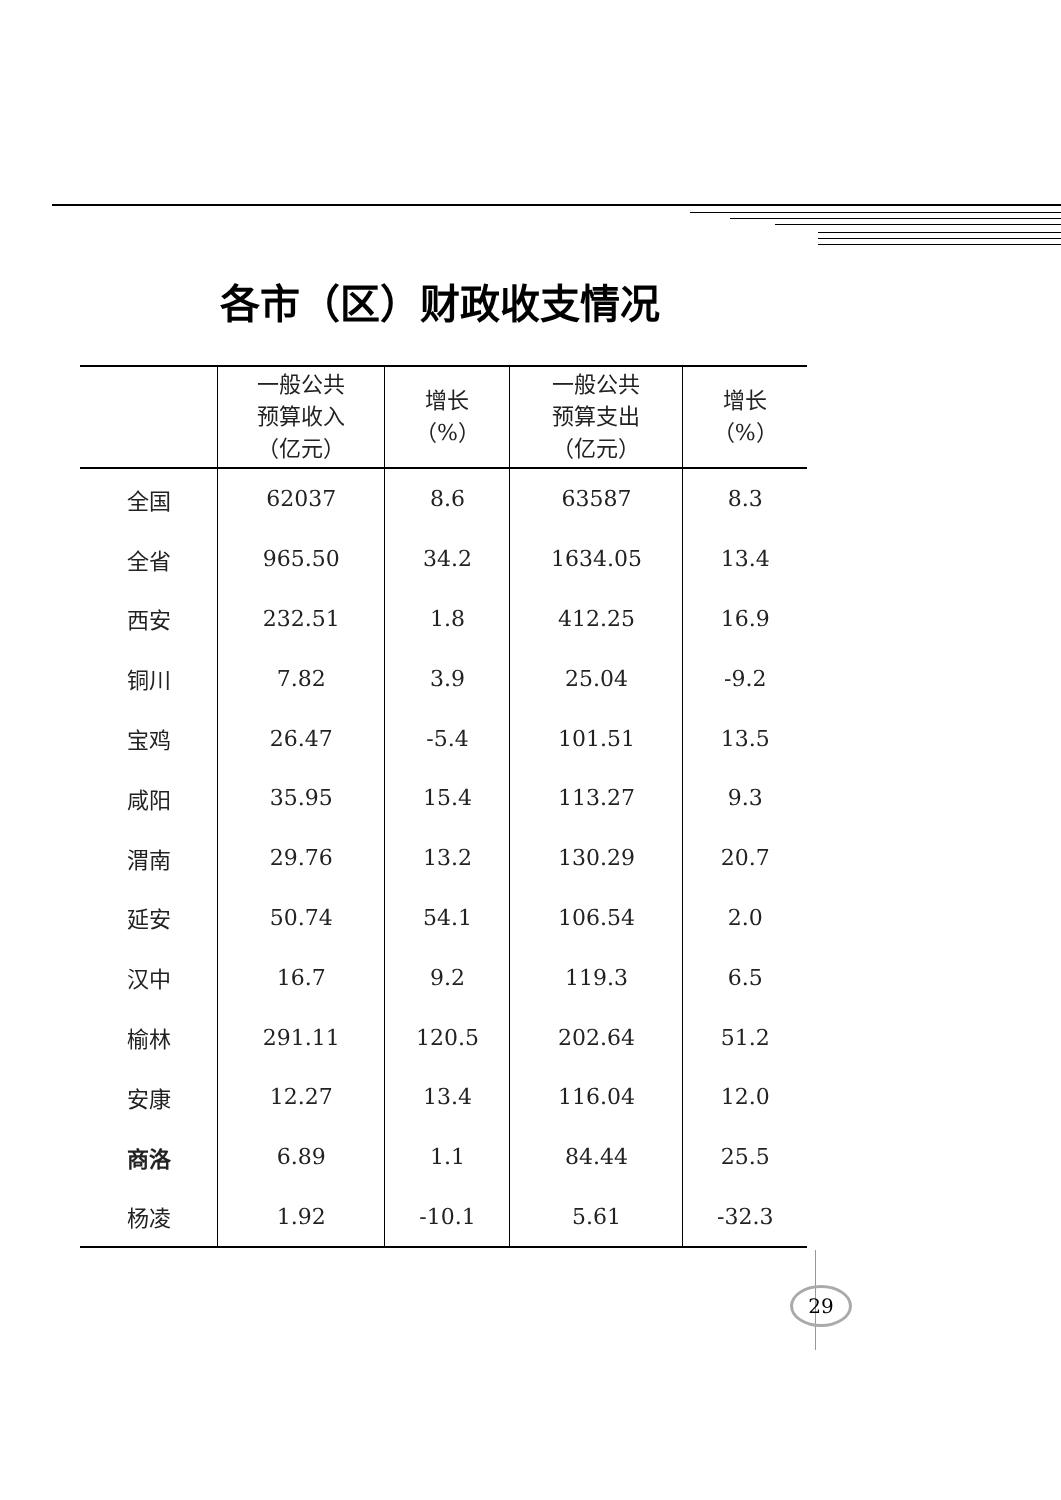各市（区）财政收支情况
| | 一般公共 预算收入 （亿元） | 增长 （%） | 一般公共 预算支出 （亿元） | 增长 （%） |
| --- | --- | --- | --- | --- |
| 全国 | 62037 | 8.6 | 63587 | 8.3 |
| 全省 | 965.50 | 34.2 | 1634.05 | 13.4 |
| 西安 | 232.51 | 1.8 | 412.25 | 16.9 |
| 铜川 | 7.82 | 3.9 | 25.04 | -9.2 |
| 宝鸡 | 26.47 | -5.4 | 101.51 | 13.5 |
| 咸阳 | 35.95 | 15.4 | 113.27 | 9.3 |
| 渭南 | 29.76 | 13.2 | 130.29 | 20.7 |
| 延安 | 50.74 | 54.1 | 106.54 | 2.0 |
| 汉中 | 16.7 | 9.2 | 119.3 | 6.5 |
| 榆林 | 291.11 | 120.5 | 202.64 | 51.2 |
| 安康 | 12.27 | 13.4 | 116.04 | 12.0 |
| 商洛 | 6.89 | 1.1 | 84.44 | 25.5 |
| 杨凌 | 1.92 | -10.1 | 5.61 | -32.3 |
29